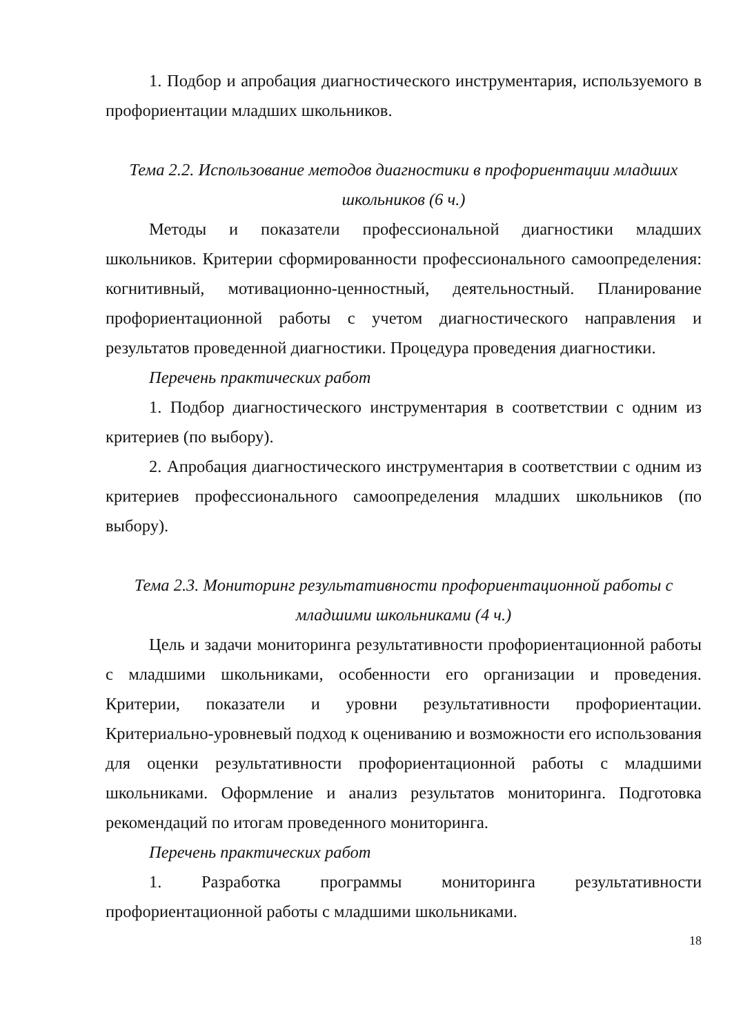1. Подбор и апробация диагностического инструментария, используемого в профориентации младших школьников.
Тема 2.2. Использование методов диагностики в профориентации младших школьников (6 ч.)
Методы и показатели профессиональной диагностики младших школьников. Критерии сформированности профессионального самоопределения: когнитивный, мотивационно-ценностный, деятельностный. Планирование профориентационной работы с учетом диагностического направления и результатов проведенной диагностики. Процедура проведения диагностики.
Перечень практических работ
1. Подбор диагностического инструментария в соответствии с одним из критериев (по выбору).
2. Апробация диагностического инструментария в соответствии с одним из критериев профессионального самоопределения младших школьников (по выбору).
Тема 2.3. Мониторинг результативности профориентационной работы с младшими школьниками (4 ч.)
Цель и задачи мониторинга результативности профориентационной работы с младшими школьниками, особенности его организации и проведения. Критерии, показатели и уровни результативности профориентации. Критериально-уровневый подход к оцениванию и возможности его использования для оценки результативности профориентационной работы с младшими школьниками. Оформление и анализ результатов мониторинга. Подготовка рекомендаций по итогам проведенного мониторинга.
Перечень практических работ
1. Разработка программы мониторинга результативности профориентационной работы с младшими школьниками.
18